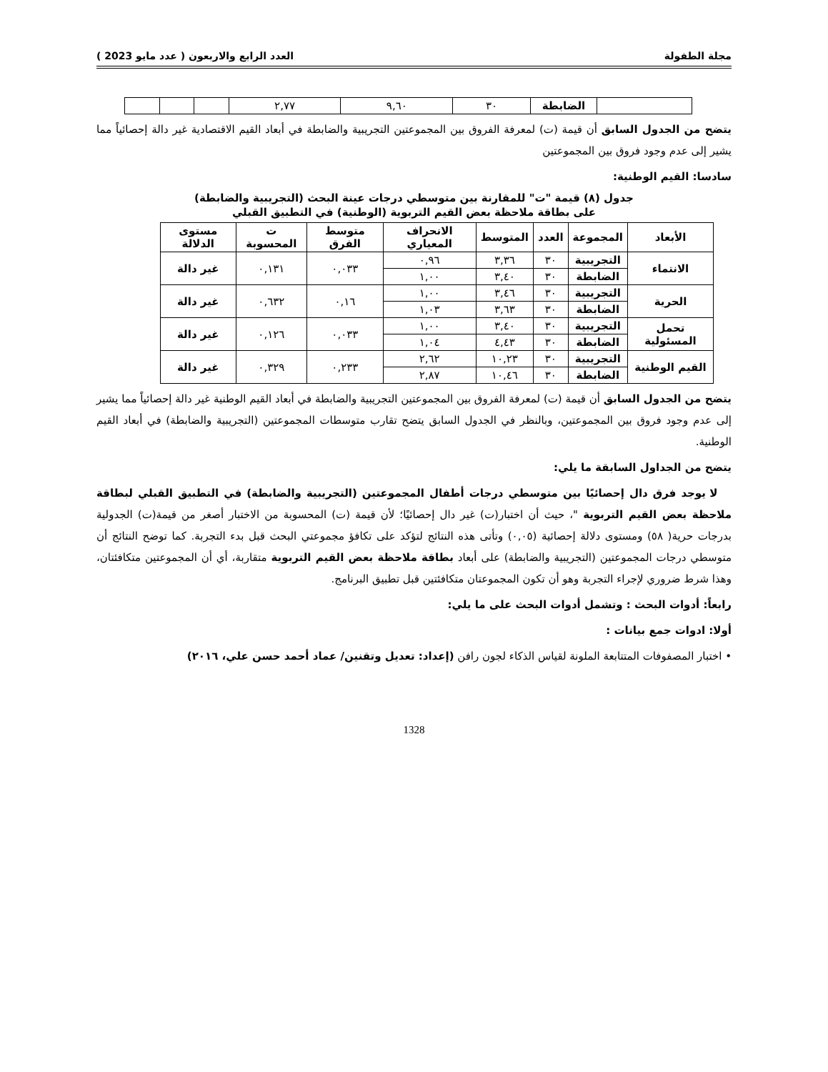مجلة الطفولة العدد الرابع والاربعون ( عدد مايو 2023 )
| | الضابطة | ٣٠ | ٩,٦٠ | ٢,٧٧ | | | |
يتضح من الجدول السابق أن قيمة (ت) لمعرفة الفروق بين المجموعتين التجريبية والضابطة في أبعاد القيم الاقتصادية غير دالة إحصائياً مما يشير إلى عدم وجود فروق بين المجموعتين
سادسا: القيم الوطنية:
جدول (٨) قيمة "ت" للمقارنة بين متوسطي درجات عينة البحث (التجريبية والضابطة)
على بطاقة ملاحظة بعض القيم التربوية (الوطنية) في التطبيق القبلي
| الأبعاد | المجموعة | العدد | المتوسط | الانحراف المعياري | متوسط الفرق | ت المحسوبة | مستوى الدلالة |
| --- | --- | --- | --- | --- | --- | --- | --- |
| الانتماء | التجريبية | ٣٠ | ٣,٣٦ | ٠,٩٦ | ٠,٠٣٣ | ٠,١٣١ | غير دالة |
| | الضابطة | ٣٠ | ٣,٤٠ | ١,٠٠ | | | |
| الحرية | التجريبية | ٣٠ | ٣,٤٦ | ١,٠٠ | ٠,١٦ | ٠,٦٣٢ | غير دالة |
| | الضابطة | ٣٠ | ٣,٦٣ | ١,٠٣ | | | |
| تحمل المسئولية | التجريبية | ٣٠ | ٣,٤٠ | ١,٠٠ | ٠,٠٣٣ | ٠,١٢٦ | غير دالة |
| | الضابطة | ٣٠ | ٤,٤٣ | ١,٠٤ | | | |
| القيم الوطنية | التجريبية | ٣٠ | ١٠,٢٣ | ٢,٦٢ | ٠,٢٣٣ | ٠,٣٢٩ | غير دالة |
| | الضابطة | ٣٠ | ١٠,٤٦ | ٢,٨٧ | | | |
يتضح من الجدول السابق أن قيمة (ت) لمعرفة الفروق بين المجموعتين التجريبية والضابطة في أبعاد القيم الوطنية غير دالة إحصائياً مما يشير إلى عدم وجود فروق بين المجموعتين، وبالنظر في الجدول السابق يتضح تقارب متوسطات المجموعتين (التجريبية والضابطة) في أبعاد القيم الوطنية.
يتضح من الجداول السابقة ما يلي:
لا يوجد فرق دال إحصائيًا بين متوسطي درجات أطفال المجموعتين (التجريبية والضابطة) في التطبيق القبلي لبطاقة ملاحظة بعض القيم التربوية "، حيث أن اختبار(ت) غير دال إحصائيًا؛ لأن قيمة (ت) المحسوبة من الاختبار أصغر من قيمة(ت) الجدولية بدرجات حرية( ٥٨) ومستوى دلالة إحصائية (٠,٠٥) وتأتى هذه النتائج لتؤكد على تكافؤ مجموعتي البحث قبل بدء التجربة. كما توضح النتائج أن متوسطي درجات المجموعتين (التجريبية والضابطة) على أبعاد بطاقة ملاحظة بعض القيم التربوية متقاربة، أي أن المجموعتين متكافئتان، وهذا شرط ضروري لإجراء التجربة وهو أن تكون المجموعتان متكافئتين قبل تطبيق البرنامج.
رابعاً: أدوات البحث : وتشمل أدوات البحث على ما يلي:
أولا: ادوات جمع بيانات :
• اختبار المصفوفات المتتابعة الملونة لقياس الذكاء لجون رافن (إعداد: تعديل وتقنين/ عماد أحمد حسن علي، ٢٠١٦)
1328